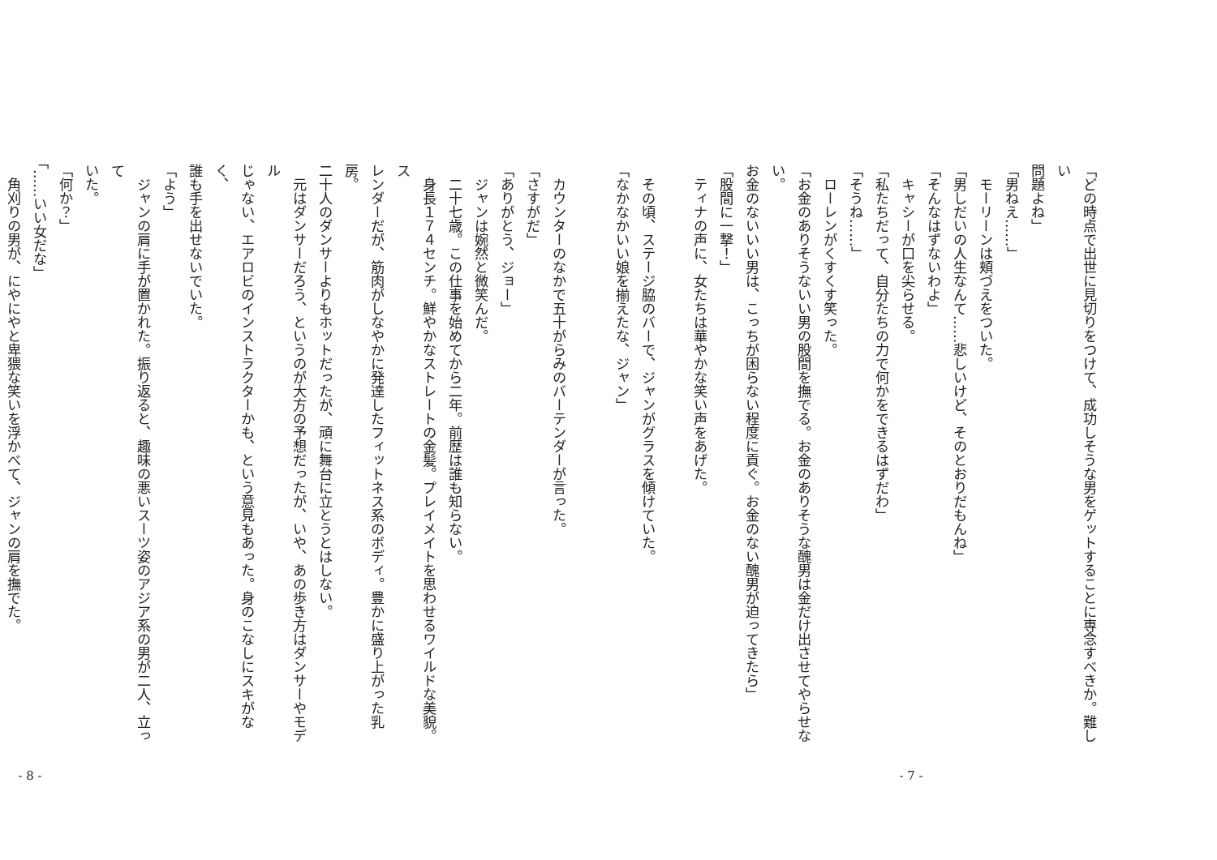「どの時点で出世に見切りをつけて、成功しそうな男をゲットすることに専念すべきか。難しい
問題よね」
「男ねえ……」
　モーリーンは頬づえをついた。
「男しだいの人生なんて……悲しいけど、そのとおりだもんね」
「そんなはずないわよ」
　キャシーが口を尖らせる。
「私たちだって、自分たちの力で何かをできるはずだわ」
「そうね……」
　ローレンがくすくす笑った。
「お金のありそうないい男の股間を撫でる。お金のありそうな醜男は金だけ出させてやらせない。
お金のないいい男は、こっちが困らない程度に貢ぐ。お金のない醜男が迫ってきたら」
「股間に一撃！」
　ティナの声に、女たちは華やかな笑い声をあげた。
　その頃、ステージ脇のバーで、ジャンがグラスを傾けていた。
「なかなかいい娘を揃えたな、ジャン」
- 7 -
　カウンターのなかで五十がらみのバーテンダーが言った。
「さすがだ」
「ありがとう、ジョー」
　ジャンは婉然と微笑んだ。
　二十七歳。この仕事を始めてから二年。前歴は誰も知らない。
　身長１７４センチ。鮮やかなストレートの金髪。プレイメイトを思わせるワイルドな美貌。ス
レンダーだが、筋肉がしなやかに発達したフィットネス系のボディ。豊かに盛り上がった乳房。
二十人のダンサーよりもホットだったが、頑に舞台に立とうとはしない。
　元はダンサーだろう、というのが大方の予想だったが、いや、あの歩き方はダンサーやモデル
じゃない、エアロビのインストラクターかも、という意見もあった。身のこなしにスキがなく、
誰も手を出せないでいた。
「よう」
　ジャンの肩に手が置かれた。振り返ると、趣味の悪いスーツ姿のアジア系の男が二人、立って
いた。
「何か？」
「……いい女だな」
　角刈りの男が、にやにやと卑猥な笑いを浮かべて、ジャンの肩を撫でた。
- 8 -